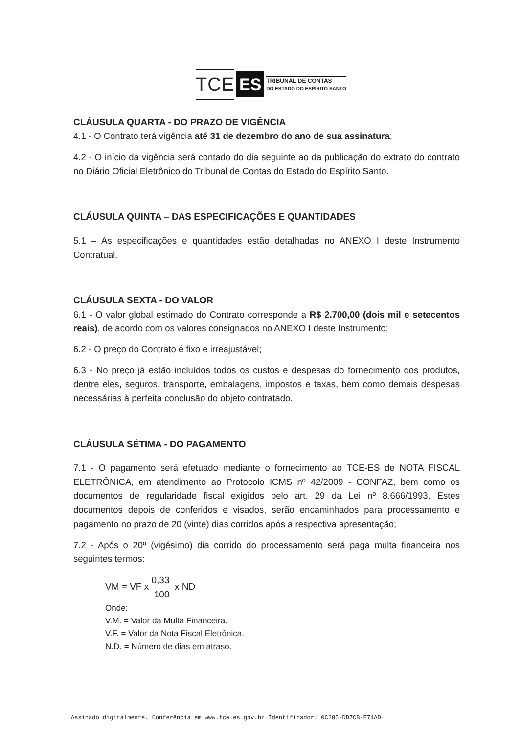TCE ES TRIBUNAL DE CONTAS
DO ESTADO DO ESPÍRITO SANTO
CLÁUSULA QUARTA - DO PRAZO DE VIGÊNCIA
4.1 - O Contrato terá vigência até 31 de dezembro do ano de sua assinatura;
4.2 - O início da vigência será contado do dia seguinte ao da publicação do extrato do contrato no Diário Oficial Eletrônico do Tribunal de Contas do Estado do Espírito Santo.
CLÁUSULA QUINTA – DAS ESPECIFICAÇÕES E QUANTIDADES
5.1 – As especificações e quantidades estão detalhadas no ANEXO I deste Instrumento Contratual.
CLÁUSULA SEXTA - DO VALOR
6.1 - O valor global estimado do Contrato corresponde a R$ 2.700,00 (dois mil e setecentos reais), de acordo com os valores consignados no ANEXO I deste Instrumento;
6.2 - O preço do Contrato é fixo e irreajustável;
6.3 - No preço já estão incluídos todos os custos e despesas do fornecimento dos produtos, dentre eles, seguros, transporte, embalagens, impostos e taxas, bem como demais despesas necessárias à perfeita conclusão do objeto contratado.
CLÁUSULA SÉTIMA - DO PAGAMENTO
7.1 - O pagamento será efetuado mediante o fornecimento ao TCE-ES de NOTA FISCAL ELETRÔNICA, em atendimento ao Protocolo ICMS nº 42/2009 - CONFAZ, bem como os documentos de regularidade fiscal exigidos pelo art. 29 da Lei nº 8.666/1993. Estes documentos depois de conferidos e visados, serão encaminhados para processamento e pagamento no prazo de 20 (vinte) dias corridos após a respectiva apresentação;
7.2 - Após o 20º (vigésimo) dia corrido do processamento será paga multa financeira nos seguintes termos:
VM = VF x 0,33 100 x ND
Onde:
V.M. = Valor da Multa Financeira.
V.F. = Valor da Nota Fiscal Eletrônica.
N.D. = Número de dias em atraso.
Assinado digitalmente. Conferência em www.tce.es.gov.br Identificador: 0C285-DD7CB-E74AD